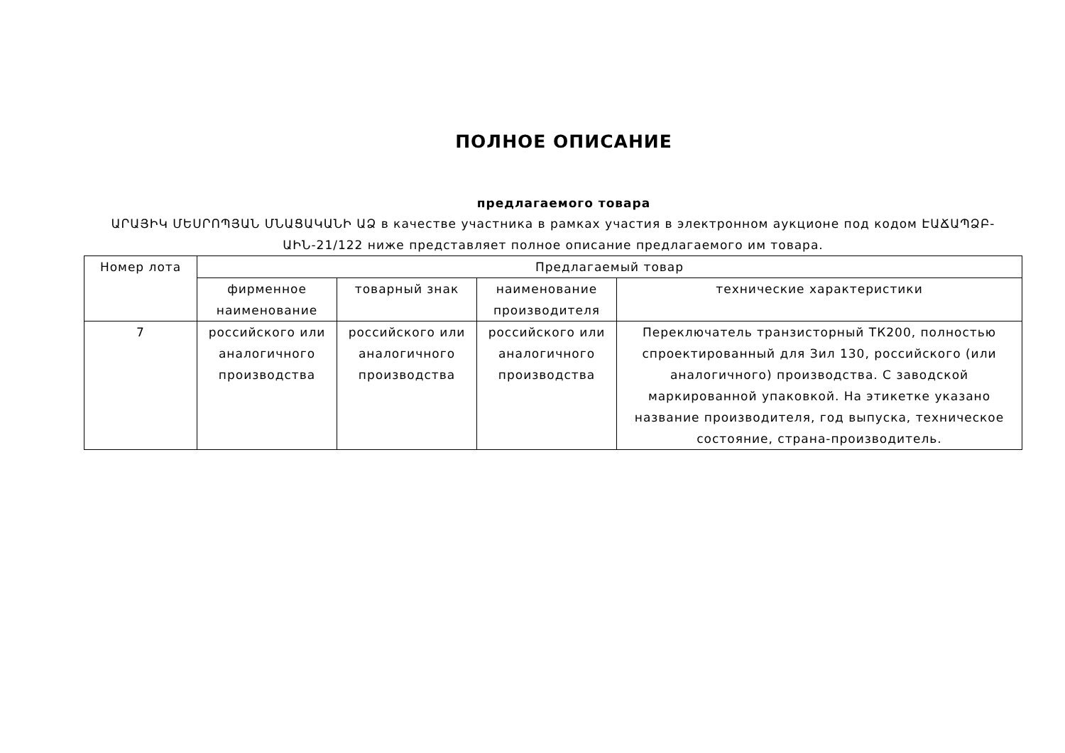ПОЛНОЕ ОПИСАНИЕ
предлагаемого товара
ԱՐԱՅԻԿ ՄԵՍՐՈՊՅԱՆ ՄՆԱՑԱԿԱՆԻ ԱՁ в качестве участника в рамках участия в электронном аукционе под кодом ԷԱՃԱՊՁԲ-ԱԻՆ-21/122 ниже представляет полное описание предлагаемого им товара.
| Номер лота | Предлагаемый товар | | | |
| --- | --- | --- | --- | --- |
| | фирменное наименование | товарный знак | наименование производителя | технические характеристики |
| 7 | российского или аналогичного производства | российского или аналогичного производства | российского или аналогичного производства | Переключатель транзисторный ТК200, полностью спроектированный для Зил 130, российского (или аналогичного) производства. С заводской маркированной упаковкой. На этикетке указано название производителя, год выпуска, техническое состояние, страна-производитель. |